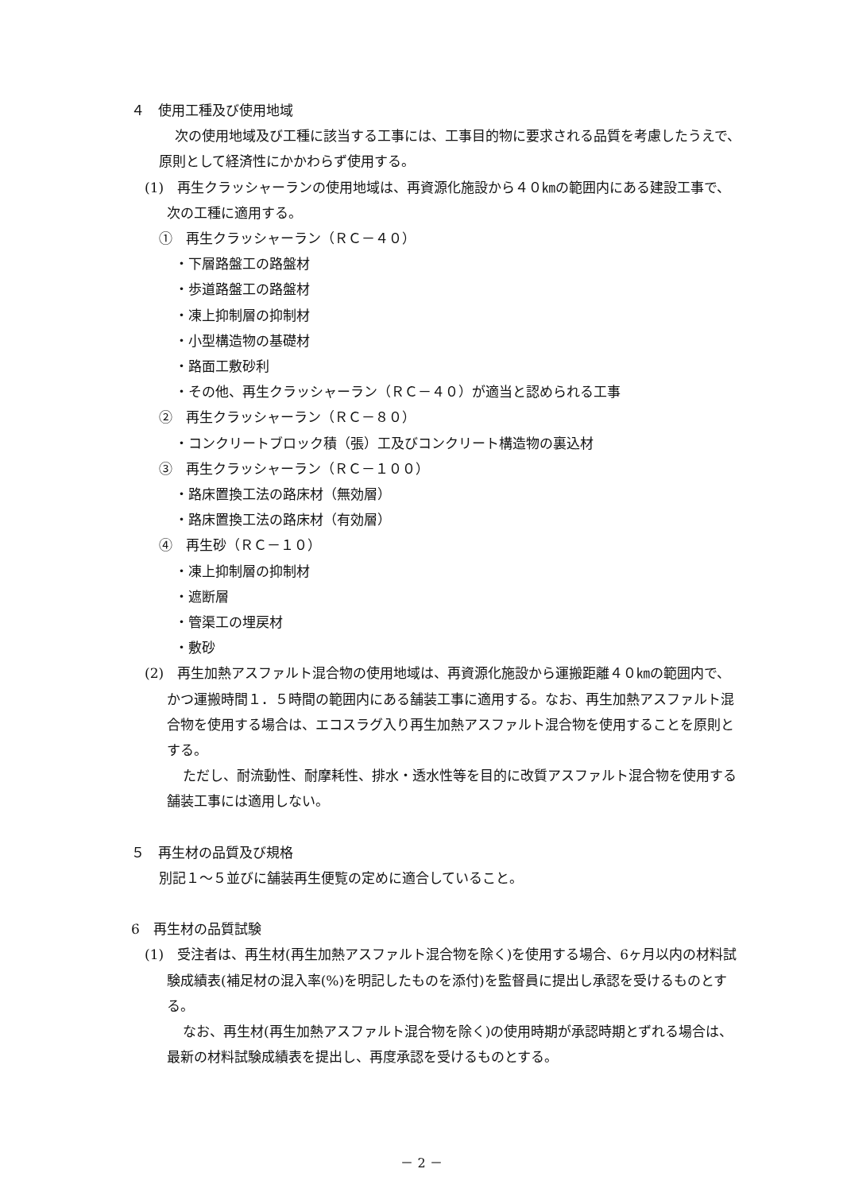４　使用工種及び使用地域
次の使用地域及び工種に該当する工事には、工事目的物に要求される品質を考慮したうえで、原則として経済性にかかわらず使用する。
(1)　再生クラッシャーランの使用地域は、再資源化施設から４０㎞の範囲内にある建設工事で、次の工種に適用する。
①　再生クラッシャーラン（ＲＣ－４０）
・下層路盤工の路盤材
・歩道路盤工の路盤材
・凍上抑制層の抑制材
・小型構造物の基礎材
・路面工敷砂利
・その他、再生クラッシャーラン（ＲＣ－４０）が適当と認められる工事
②　再生クラッシャーラン（ＲＣ－８０）
・コンクリートブロック積（張）工及びコンクリート構造物の裏込材
③　再生クラッシャーラン（ＲＣ－１００）
・路床置換工法の路床材（無効層）
・路床置換工法の路床材（有効層）
④　再生砂（ＲＣ－１０）
・凍上抑制層の抑制材
・遮断層
・管渠工の埋戻材
・敷砂
(2)　再生加熱アスファルト混合物の使用地域は、再資源化施設から運搬距離４０㎞の範囲内で、かつ運搬時間１．５時間の範囲内にある舗装工事に適用する。なお、再生加熱アスファルト混合物を使用する場合は、エコスラグ入り再生加熱アスファルト混合物を使用することを原則とする。
ただし、耐流動性、耐摩耗性、排水・透水性等を目的に改質アスファルト混合物を使用する舗装工事には適用しない。
５　再生材の品質及び規格
別記１～５並びに舗装再生便覧の定めに適合していること。
6　再生材の品質試験
(1)　受注者は、再生材(再生加熱アスファルト混合物を除く)を使用する場合、6ヶ月以内の材料試験成績表(補足材の混入率(%)を明記したものを添付)を監督員に提出し承認を受けるものとする。
なお、再生材(再生加熱アスファルト混合物を除く)の使用時期が承認時期とずれる場合は、最新の材料試験成績表を提出し、再度承認を受けるものとする。
－ 2 －